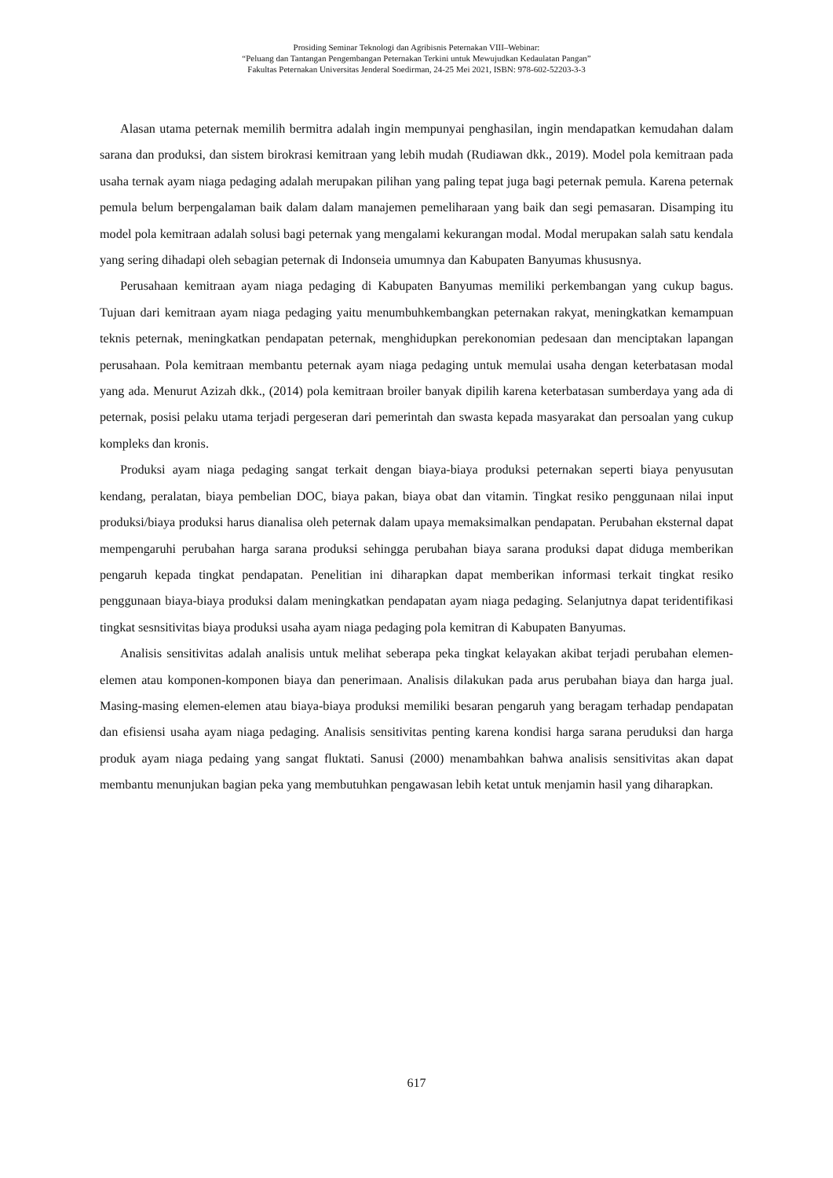Prosiding Seminar Teknologi dan Agribisnis Peternakan VIII–Webinar:
“Peluang dan Tantangan Pengembangan Peternakan Terkini untuk Mewujudkan Kedaulatan Pangan”
Fakultas Peternakan Universitas Jenderal Soedirman, 24-25 Mei 2021, ISBN: 978-602-52203-3-3
Alasan utama peternak memilih bermitra adalah ingin mempunyai penghasilan, ingin mendapatkan kemudahan dalam sarana dan produksi, dan sistem birokrasi kemitraan yang lebih mudah (Rudiawan dkk., 2019). Model pola kemitraan pada usaha ternak ayam niaga pedaging adalah merupakan pilihan yang paling tepat juga bagi peternak pemula. Karena peternak pemula belum berpengalaman baik dalam dalam manajemen pemeliharaan yang baik dan segi pemasaran. Disamping itu model pola kemitraan adalah solusi bagi peternak yang mengalami kekurangan modal. Modal merupakan salah satu kendala yang sering dihadapi oleh sebagian peternak di Indonseia umumnya dan Kabupaten Banyumas khususnya.
Perusahaan kemitraan ayam niaga pedaging di Kabupaten Banyumas memiliki perkembangan yang cukup bagus. Tujuan dari kemitraan ayam niaga pedaging yaitu menumbuhkembangkan peternakan rakyat, meningkatkan kemampuan teknis peternak, meningkatkan pendapatan peternak, menghidupkan perekonomian pedesaan dan menciptakan lapangan perusahaan. Pola kemitraan membantu peternak ayam niaga pedaging untuk memulai usaha dengan keterbatasan modal yang ada. Menurut Azizah dkk., (2014) pola kemitraan broiler banyak dipilih karena keterbatasan sumberdaya yang ada di peternak, posisi pelaku utama terjadi pergeseran dari pemerintah dan swasta kepada masyarakat dan persoalan yang cukup kompleks dan kronis.
Produksi ayam niaga pedaging sangat terkait dengan biaya-biaya produksi peternakan seperti biaya penyusutan kendang, peralatan, biaya pembelian DOC, biaya pakan, biaya obat dan vitamin. Tingkat resiko penggunaan nilai input produksi/biaya produksi harus dianalisa oleh peternak dalam upaya memaksimalkan pendapatan. Perubahan eksternal dapat mempengaruhi perubahan harga sarana produksi sehingga perubahan biaya sarana produksi dapat diduga memberikan pengaruh kepada tingkat pendapatan. Penelitian ini diharapkan dapat memberikan informasi terkait tingkat resiko penggunaan biaya-biaya produksi dalam meningkatkan pendapatan ayam niaga pedaging. Selanjutnya dapat teridentifikasi tingkat sesnsitivitas biaya produksi usaha ayam niaga pedaging pola kemitran di Kabupaten Banyumas.
Analisis sensitivitas adalah analisis untuk melihat seberapa peka tingkat kelayakan akibat terjadi perubahan elemen-elemen atau komponen-komponen biaya dan penerimaan. Analisis dilakukan pada arus perubahan biaya dan harga jual. Masing-masing elemen-elemen atau biaya-biaya produksi memiliki besaran pengaruh yang beragam terhadap pendapatan dan efisiensi usaha ayam niaga pedaging. Analisis sensitivitas penting karena kondisi harga sarana peruduksi dan harga produk ayam niaga pedaing yang sangat fluktati. Sanusi (2000) menambahkan bahwa analisis sensitivitas akan dapat membantu menunjukan bagian peka yang membutuhkan pengawasan lebih ketat untuk menjamin hasil yang diharapkan.
617